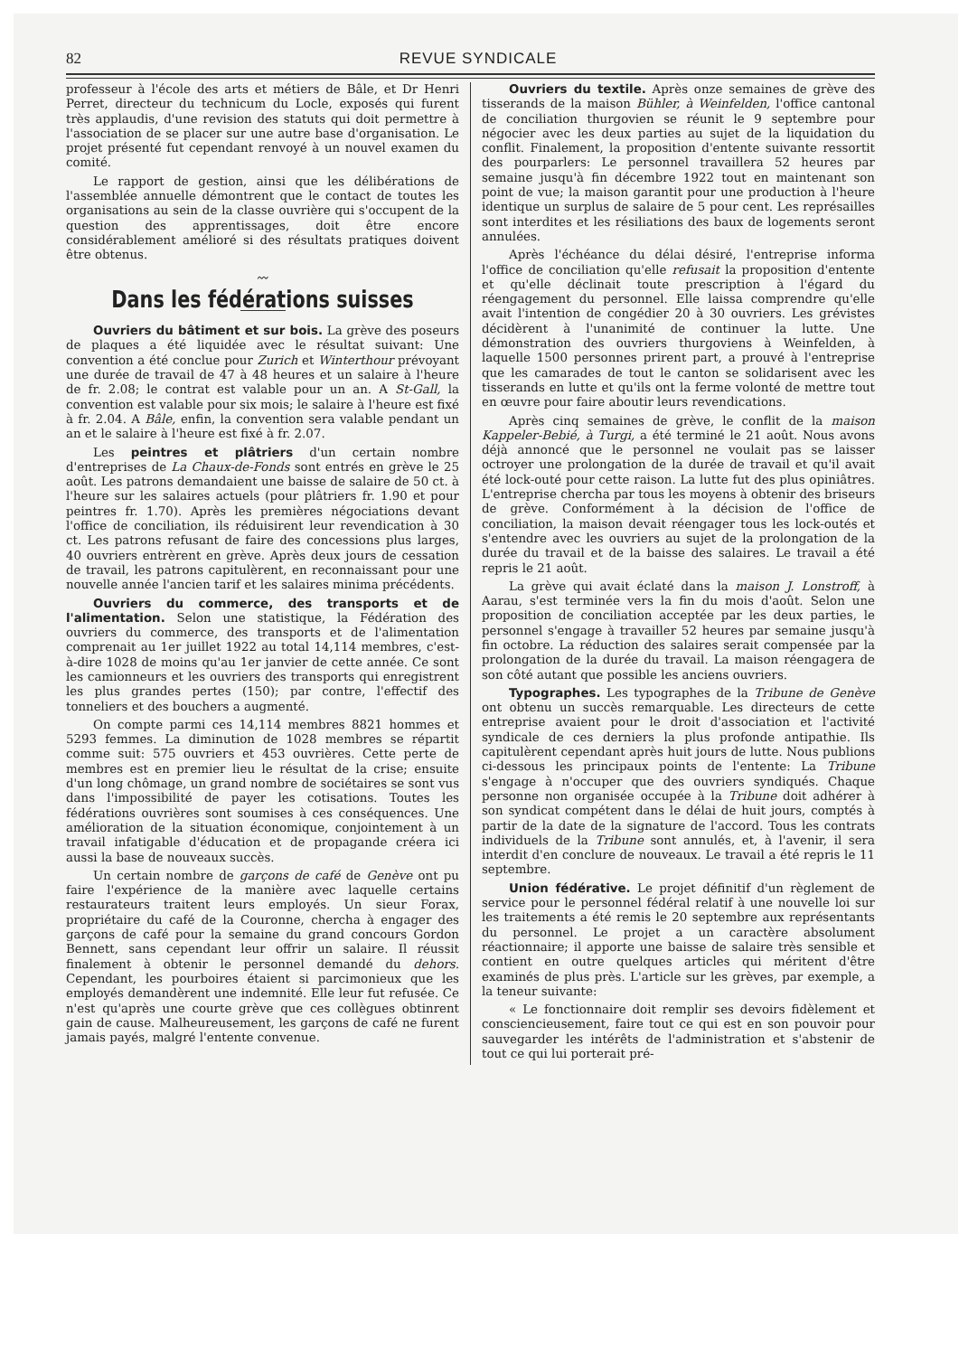82 REVUE SYNDICALE
professeur à l'école des arts et métiers de Bâle, et Dr Henri Perret, directeur du technicum du Locle, exposés qui furent très applaudis, d'une revision des statuts qui doit permettre à l'association de se placer sur une autre base d'organisation. Le projet présenté fut cependant renvoyé à un nouvel examen du comité.
Le rapport de gestion, ainsi que les délibérations de l'assemblée annuelle démontrent que le contact de toutes les organisations au sein de la classe ouvrière qui s'occupent de la question des apprentissages, doit être encore considérablement amélioré si des résultats pratiques doivent être obtenus.
〰
Dans les fédérations suisses
Ouvriers du bâtiment et sur bois. La grève des poseurs de plaques a été liquidée avec le résultat suivant: Une convention a été conclue pour Zurich et Winterthour prévoyant une durée de travail de 47 à 48 heures et un salaire à l'heure de fr. 2.08; le contrat est valable pour un an. A St-Gall, la convention est valable pour six mois; le salaire à l'heure est fixé à fr. 2.04. A Bâle, enfin, la convention sera valable pendant un an et le salaire à l'heure est fixé à fr. 2.07.
Les peintres et plâtriers d'un certain nombre d'entreprises de La Chaux-de-Fonds sont entrés en grève le 25 août. Les patrons demandaient une baisse de salaire de 50 ct. à l'heure sur les salaires actuels (pour plâtriers fr. 1.90 et pour peintres fr. 1.70). Après les premières négociations devant l'office de conciliation, ils réduisirent leur revendication à 30 ct. Les patrons refusant de faire des concessions plus larges, 40 ouvriers entrèrent en grève. Après deux jours de cessation de travail, les patrons capitulèrent, en reconnaissant pour une nouvelle année l'ancien tarif et les salaires minima précédents.
Ouvriers du commerce, des transports et de l'alimentation. Selon une statistique, la Fédération des ouvriers du commerce, des transports et de l'alimentation comprenait au 1er juillet 1922 au total 14,114 membres, c'est-à-dire 1028 de moins qu'au 1er janvier de cette année. Ce sont les camionneurs et les ouvriers des transports qui enregistrent les plus grandes pertes (150); par contre, l'effectif des tonneliers et des bouchers a augmenté.
On compte parmi ces 14,114 membres 8821 hommes et 5293 femmes. La diminution de 1028 membres se répartit comme suit: 575 ouvriers et 453 ouvrières. Cette perte de membres est en premier lieu le résultat de la crise; ensuite d'un long chômage, un grand nombre de sociétaires se sont vus dans l'impossibilité de payer les cotisations. Toutes les fédérations ouvrières sont soumises à ces conséquences. Une amélioration de la situation économique, conjointement à un travail infatigable d'éducation et de propagande créera ici aussi la base de nouveaux succès.
Un certain nombre de garçons de café de Genève ont pu faire l'expérience de la manière avec laquelle certains restaurateurs traitent leurs employés. Un sieur Forax, propriétaire du café de la Couronne, chercha à engager des garçons de café pour la semaine du grand concours Gordon Bennett, sans cependant leur offrir un salaire. Il réussit finalement à obtenir le personnel demandé du dehors. Cependant, les pourboires étaient si parcimonieux que les employés demandèrent une indemnité. Elle leur fut refusée. Ce n'est qu'après une courte grève que ces collègues obtinrent gain de cause. Malheureusement, les garçons de café ne furent jamais payés, malgré l'entente convenue.
Ouvriers du textile. Après onze semaines de grève des tisserands de la maison Bühler, à Weinfelden, l'office cantonal de conciliation thurgovien se réunit le 9 septembre pour négocier avec les deux parties au sujet de la liquidation du conflit. Finalement, la proposition d'entente suivante ressortit des pourparlers: Le personnel travaillera 52 heures par semaine jusqu'à fin décembre 1922 tout en maintenant son point de vue; la maison garantit pour une production à l'heure identique un surplus de salaire de 5 pour cent. Les représailles sont interdites et les résiliations des baux de logements seront annulées.
Après l'échéance du délai désiré, l'entreprise informa l'office de conciliation qu'elle refusait la proposition d'entente et qu'elle déclinait toute prescription à l'égard du réengagement du personnel. Elle laissa comprendre qu'elle avait l'intention de congédier 20 à 30 ouvriers. Les grévistes décidèrent à l'unanimité de continuer la lutte. Une démonstration des ouvriers thurgoviens à Weinfelden, à laquelle 1500 personnes prirent part, a prouvé à l'entreprise que les camarades de tout le canton se solidarisent avec les tisserands en lutte et qu'ils ont la ferme volonté de mettre tout en œuvre pour faire aboutir leurs revendications.
Après cinq semaines de grève, le conflit de la maison Kappeler-Bebié, à Turgi, a été terminé le 21 août. Nous avons déjà annoncé que le personnel ne voulait pas se laisser octroyer une prolongation de la durée de travail et qu'il avait été lock-outé pour cette raison. La lutte fut des plus opiniâtres. L'entreprise chercha par tous les moyens à obtenir des briseurs de grève. Conformément à la décision de l'office de conciliation, la maison devait réengager tous les lock-outés et s'entendre avec les ouvriers au sujet de la prolongation de la durée du travail et de la baisse des salaires. Le travail a été repris le 21 août.
La grève qui avait éclaté dans la maison J. Lonstroff, à Aarau, s'est terminée vers la fin du mois d'août. Selon une proposition de conciliation acceptée par les deux parties, le personnel s'engage à travailler 52 heures par semaine jusqu'à fin octobre. La réduction des salaires serait compensée par la prolongation de la durée du travail. La maison réengagera de son côté autant que possible les anciens ouvriers.
Typographes. Les typographes de la Tribune de Genève ont obtenu un succès remarquable. Les directeurs de cette entreprise avaient pour le droit d'association et l'activité syndicale de ces derniers la plus profonde antipathie. Ils capitulèrent cependant après huit jours de lutte. Nous publions ci-dessous les principaux points de l'entente: La Tribune s'engage à n'occuper que des ouvriers syndiqués. Chaque personne non organisée occupée à la Tribune doit adhérer à son syndicat compétent dans le délai de huit jours, comptés à partir de la date de la signature de l'accord. Tous les contrats individuels de la Tribune sont annulés, et, à l'avenir, il sera interdit d'en conclure de nouveaux. Le travail a été repris le 11 septembre.
Union fédérative. Le projet définitif d'un règlement de service pour le personnel fédéral relatif à une nouvelle loi sur les traitements a été remis le 20 septembre aux représentants du personnel. Le projet a un caractère absolument réactionnaire; il apporte une baisse de salaire très sensible et contient en outre quelques articles qui méritent d'être examinés de plus près. L'article sur les grèves, par exemple, a la teneur suivante:
« Le fonctionnaire doit remplir ses devoirs fidèlement et consciencieusement, faire tout ce qui est en son pouvoir pour sauvegarder les intérêts de l'administration et s'abstenir de tout ce qui lui porterait pré-